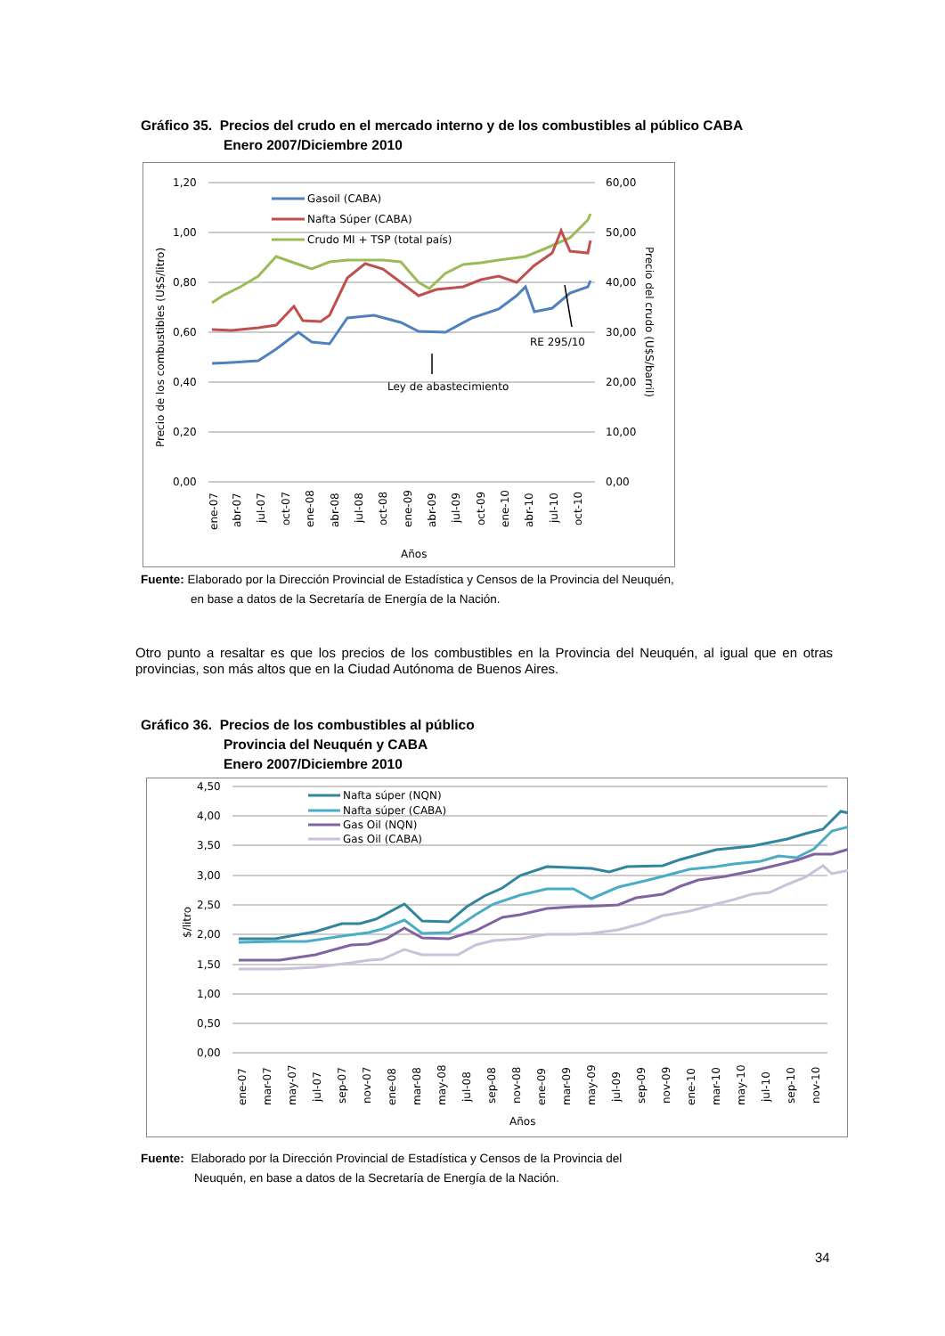Gráfico 35. Precios del crudo en el mercado interno y de los combustibles al público CABA
Enero 2007/Diciembre 2010
1,20
1,00
0,80
0,60
0,40
0,20
0,00
60,00
50,00
40,00
30,00
20,00
10,00
0,00
Precio de los combustibles (U$S/litro)
Precio del crudo (U$S/barril)
Gasoil (CABA)
Nafta Súper (CABA)
Crudo MI + TSP (total país)
RE 295/10
Ley de abastecimiento
Años
ene-07
abr-07
jul-07
oct-07
ene-08
abr-08
jul-08
oct-08
ene-09
abr-09
jul-09
oct-09
ene-10
abr-10
jul-10
oct-10
Fuente: Elaborado por la Dirección Provincial de Estadística y Censos de la Provincia del Neuquén,
en base a datos de la Secretaría de Energía de la Nación.
Otro punto a resaltar es que los precios de los combustibles en la Provincia del Neuquén, al igual que en otras provincias, son más altos que en la Ciudad Autónoma de Buenos Aires.
Gráfico 36. Precios de los combustibles al público
Provincia del Neuquén y CABA
Enero 2007/Diciembre 2010
4,50
4,00
3,50
3,00
2,50
2,00
1,50
1,00
0,50
0,00
$/litro
Nafta súper (NQN)
Nafta súper (CABA)
Gas Oil (NQN)
Gas Oil (CABA)
Años
ene-07
mar-07
may-07
jul-07
sep-07
nov-07
ene-08
mar-08
may-08
jul-08
sep-08
nov-08
ene-09
mar-09
may-09
jul-09
sep-09
nov-09
ene-10
mar-10
may-10
jul-10
sep-10
nov-10
Fuente: Elaborado por la Dirección Provincial de Estadística y Censos de la Provincia del
Neuquén, en base a datos de la Secretaría de Energía de la Nación.
34